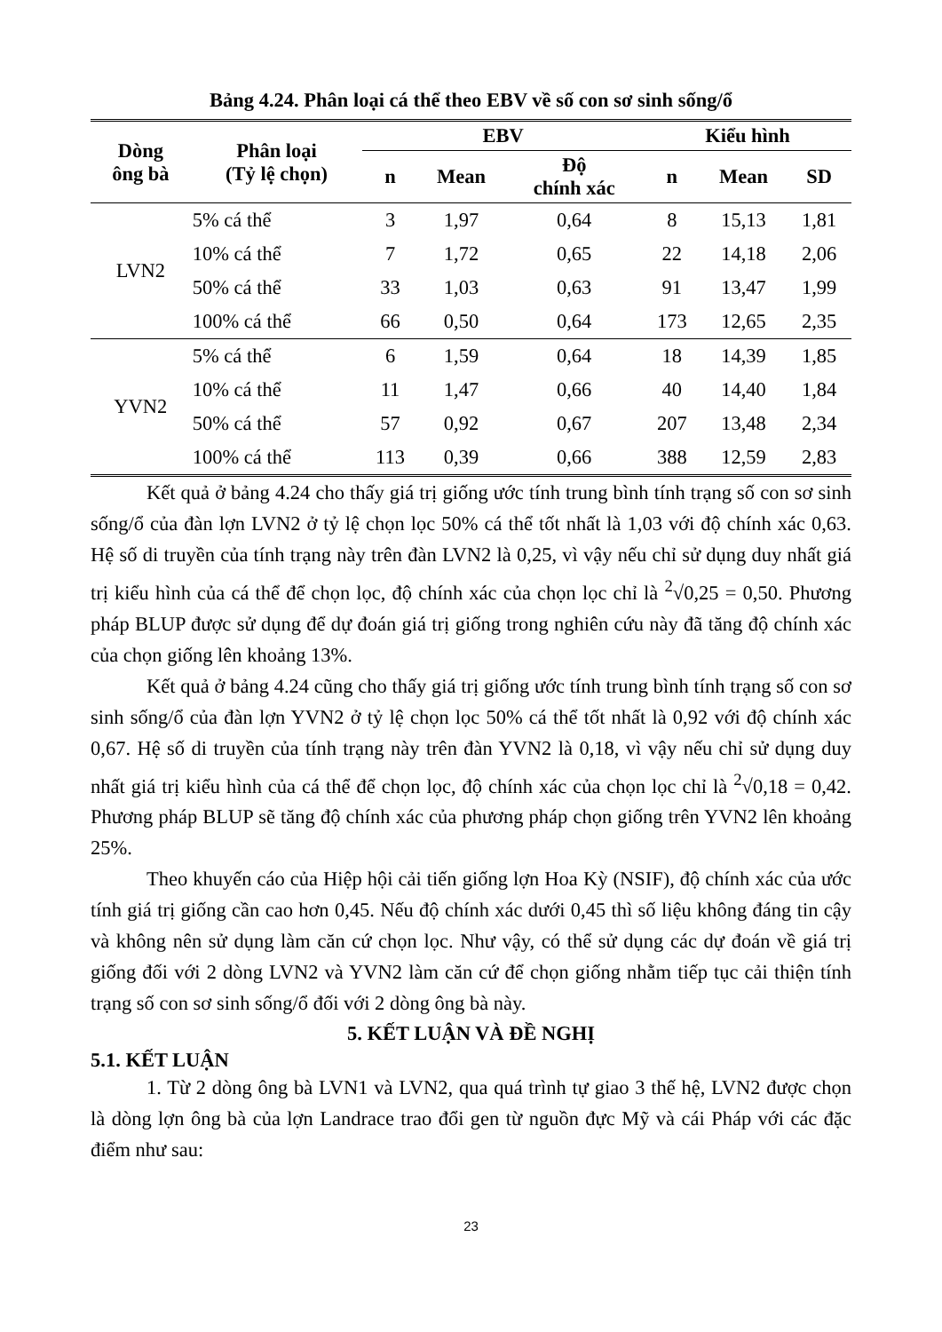Bảng 4.24. Phân loại cá thể theo EBV về số con sơ sinh sống/ổ
| Dòng ông bà | Phân loại (Tỷ lệ chọn) | EBV | | | Kiểu hình | | |
| --- | --- | --- | --- | --- | --- | --- | --- |
| | | n | Mean | Độ chính xác | n | Mean | SD |
| LVN2 | 5% cá thể | 3 | 1,97 | 0,64 | 8 | 15,13 | 1,81 |
| | 10% cá thể | 7 | 1,72 | 0,65 | 22 | 14,18 | 2,06 |
| | 50% cá thể | 33 | 1,03 | 0,63 | 91 | 13,47 | 1,99 |
| | 100% cá thể | 66 | 0,50 | 0,64 | 173 | 12,65 | 2,35 |
| YVN2 | 5% cá thể | 6 | 1,59 | 0,64 | 18 | 14,39 | 1,85 |
| | 10% cá thể | 11 | 1,47 | 0,66 | 40 | 14,40 | 1,84 |
| | 50% cá thể | 57 | 0,92 | 0,67 | 207 | 13,48 | 2,34 |
| | 100% cá thể | 113 | 0,39 | 0,66 | 388 | 12,59 | 2,83 |
Kết quả ở bảng 4.24 cho thấy giá trị giống ước tính trung bình tính trạng số con sơ sinh sống/ổ của đàn lợn LVN2 ở tỷ lệ chọn lọc 50% cá thể tốt nhất là 1,03 với độ chính xác 0,63. Hệ số di truyền của tính trạng này trên đàn LVN2 là 0,25, vì vậy nếu chỉ sử dụng duy nhất giá trị kiểu hình của cá thể để chọn lọc, độ chính xác của chọn lọc chỉ là <sup>2</sup>√0,25 = 0,50. Phương pháp BLUP được sử dụng để dự đoán giá trị giống trong nghiên cứu này đã tăng độ chính xác của chọn giống lên khoảng 13%.
Kết quả ở bảng 4.24 cũng cho thấy giá trị giống ước tính trung bình tính trạng số con sơ sinh sống/ổ của đàn lợn YVN2 ở tỷ lệ chọn lọc 50% cá thể tốt nhất là 0,92 với độ chính xác 0,67. Hệ số di truyền của tính trạng này trên đàn YVN2 là 0,18, vì vậy nếu chỉ sử dụng duy nhất giá trị kiểu hình của cá thể để chọn lọc, độ chính xác của chọn lọc chỉ là <sup>2</sup>√0,18 = 0,42. Phương pháp BLUP sẽ tăng độ chính xác của phương pháp chọn giống trên YVN2 lên khoảng 25%.
Theo khuyến cáo của Hiệp hội cải tiến giống lợn Hoa Kỳ (NSIF), độ chính xác của ước tính giá trị giống cần cao hơn 0,45. Nếu độ chính xác dưới 0,45 thì số liệu không đáng tin cậy và không nên sử dụng làm căn cứ chọn lọc. Như vậy, có thể sử dụng các dự đoán về giá trị giống đối với 2 dòng LVN2 và YVN2 làm căn cứ để chọn giống nhằm tiếp tục cải thiện tính trạng số con sơ sinh sống/ổ đối với 2 dòng ông bà này.
5. KẾT LUẬN VÀ ĐỀ NGHỊ
5.1. KẾT LUẬN
1. Từ 2 dòng ông bà LVN1 và LVN2, qua quá trình tự giao 3 thế hệ, LVN2 được chọn là dòng lợn ông bà của lợn Landrace trao đổi gen từ nguồn đực Mỹ và cái Pháp với các đặc điểm như sau:
23